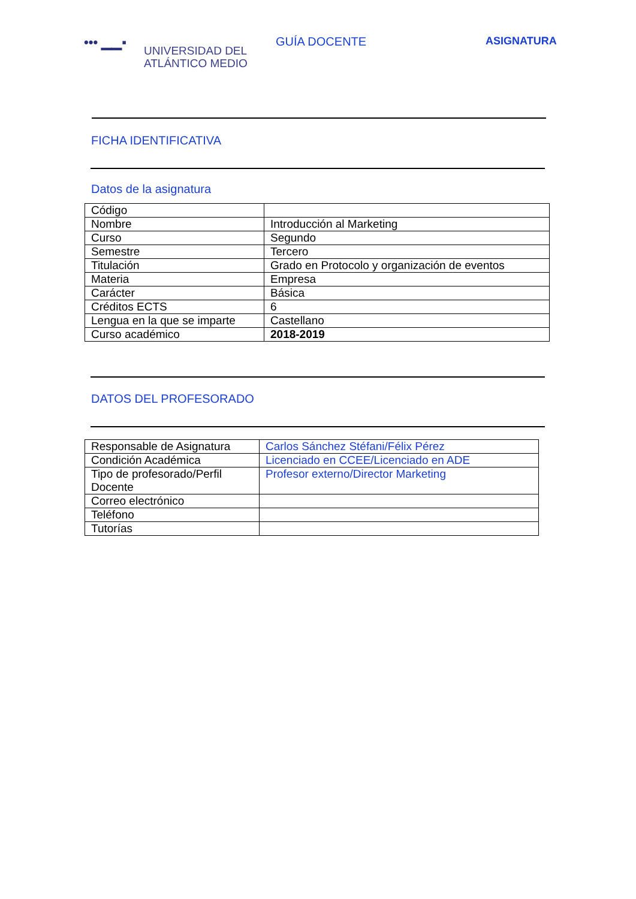••• ▁▁▪
UNIVERSIDAD DEL
ATLÁNTICO MEDIO
GUÍA DOCENTE ASIGNATURA
FICHA IDENTIFICATIVA
Datos de la asignatura
| Código | |
| Nombre | Introducción al Marketing |
| Curso | Segundo |
| Semestre | Tercero |
| Titulación | Grado en Protocolo y organización de eventos |
| Materia | Empresa |
| Carácter | Básica |
| Créditos ECTS | 6 |
| Lengua en la que se imparte | Castellano |
| Curso académico | 2018-2019 |
DATOS DEL PROFESORADO
| Responsable de Asignatura | Carlos Sánchez Stéfani/Félix Pérez |
| Condición Académica | Licenciado en CCEE/Licenciado en ADE |
| Tipo de profesorado/Perfil Docente | Profesor externo/Director Marketing |
| Correo electrónico | |
| Teléfono | |
| Tutorías | |